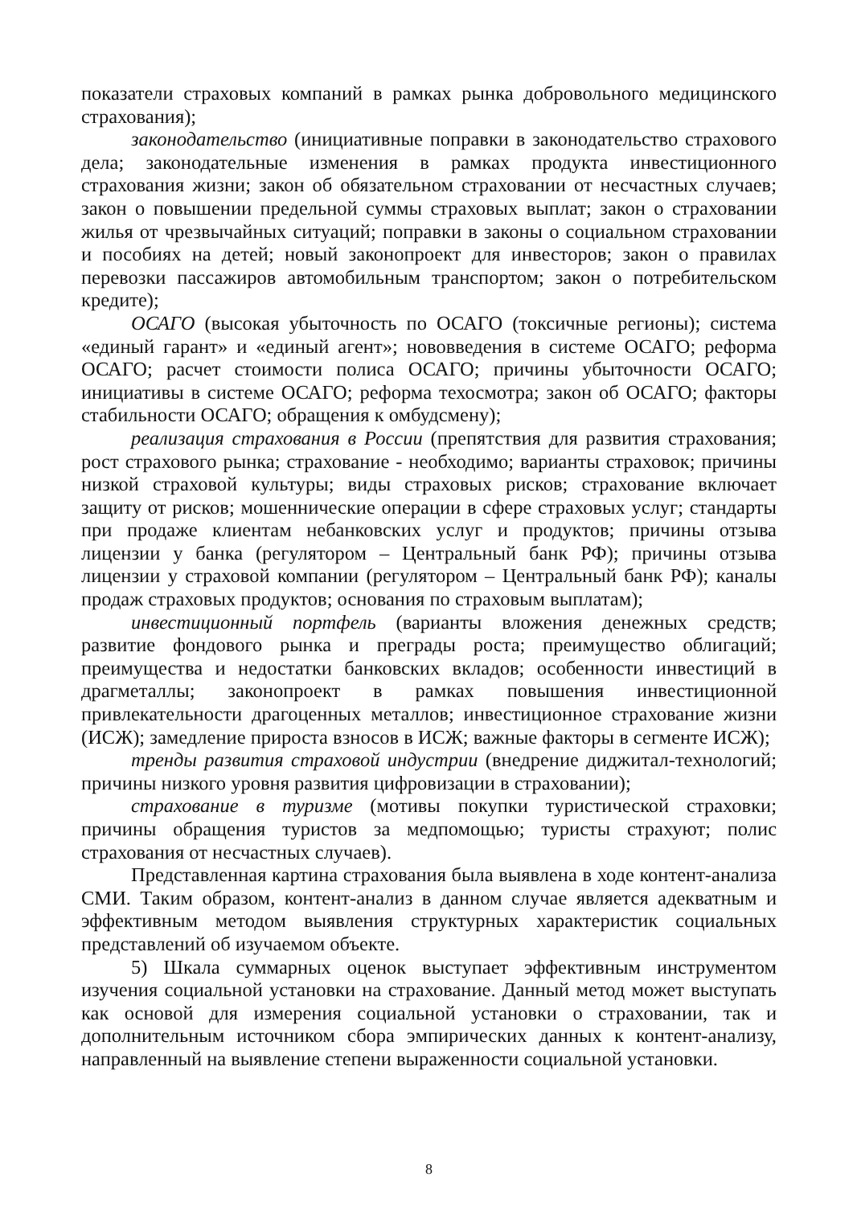показатели страховых компаний в рамках рынка добровольного медицинского страхования);
законодательство (инициативные поправки в законодательство страхового дела; законодательные изменения в рамках продукта инвестиционного страхования жизни; закон об обязательном страховании от несчастных случаев; закон о повышении предельной суммы страховых выплат; закон о страховании жилья от чрезвычайных ситуаций; поправки в законы о социальном страховании и пособиях на детей; новый законопроект для инвесторов; закон о правилах перевозки пассажиров автомобильным транспортом; закон о потребительском кредите);
ОСАГО (высокая убыточность по ОСАГО (токсичные регионы); система «единый гарант» и «единый агент»; нововведения в системе ОСАГО; реформа ОСАГО; расчет стоимости полиса ОСАГО; причины убыточности ОСАГО; инициативы в системе ОСАГО; реформа техосмотра; закон об ОСАГО; факторы стабильности ОСАГО; обращения к омбудсмену);
реализация страхования в России (препятствия для развития страхования; рост страхового рынка; страхование - необходимо; варианты страховок; причины низкой страховой культуры; виды страховых рисков; страхование включает защиту от рисков; мошеннические операции в сфере страховых услуг; стандарты при продаже клиентам небанковских услуг и продуктов; причины отзыва лицензии у банка (регулятором – Центральный банк РФ); причины отзыва лицензии у страховой компании (регулятором – Центральный банк РФ); каналы продаж страховых продуктов; основания по страховым выплатам);
инвестиционный портфель (варианты вложения денежных средств; развитие фондового рынка и преграды роста; преимущество облигаций; преимущества и недостатки банковских вкладов; особенности инвестиций в драгметаллы; законопроект в рамках повышения инвестиционной привлекательности драгоценных металлов; инвестиционное страхование жизни (ИСЖ); замедление прироста взносов в ИСЖ; важные факторы в сегменте ИСЖ);
тренды развития страховой индустрии (внедрение диджитал-технологий; причины низкого уровня развития цифровизации в страховании);
страхование в туризме (мотивы покупки туристической страховки; причины обращения туристов за медпомощью; туристы страхуют; полис страхования от несчастных случаев).
Представленная картина страхования была выявлена в ходе контент-анализа СМИ. Таким образом, контент-анализ в данном случае является адекватным и эффективным методом выявления структурных характеристик социальных представлений об изучаемом объекте.
5) Шкала суммарных оценок выступает эффективным инструментом изучения социальной установки на страхование. Данный метод может выступать как основой для измерения социальной установки о страховании, так и дополнительным источником сбора эмпирических данных к контент-анализу, направленный на выявление степени выраженности социальной установки.
8